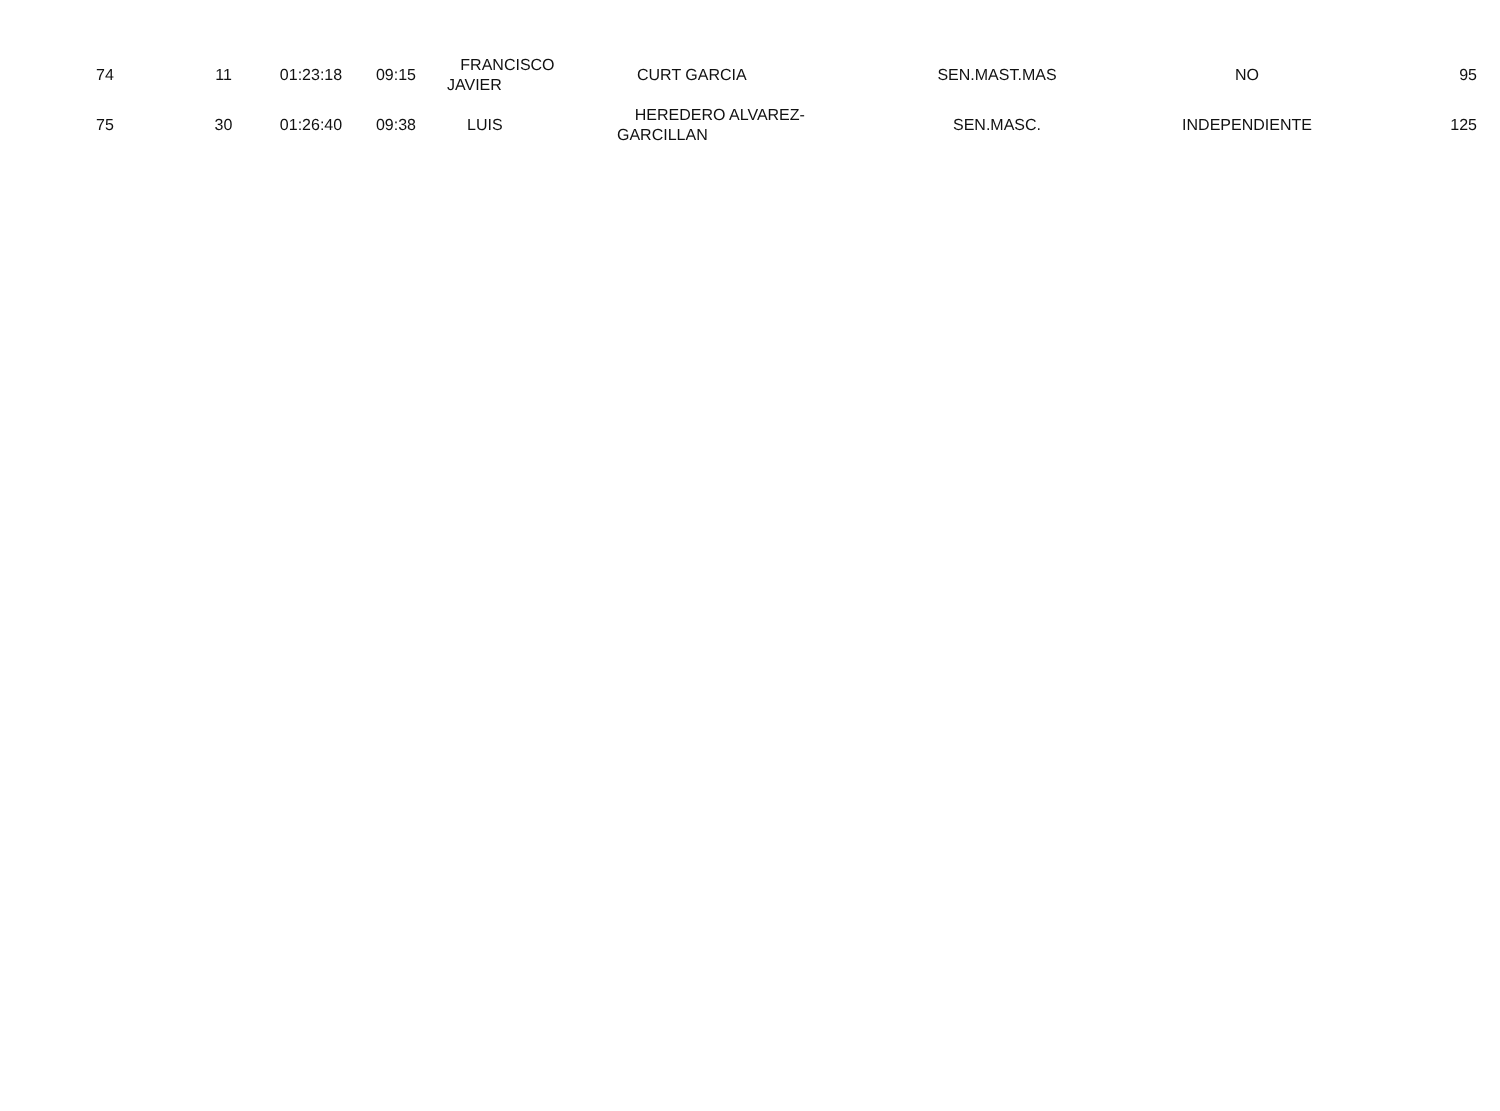| 74 | 11 | 01:23:18 | 09:15 | FRANCISCO JAVIER | CURT GARCIA | SEN.MAST.MAS | NO | 95 |
| 75 | 30 | 01:26:40 | 09:38 | LUIS | HEREDERO ALVAREZ- GARCILLAN | SEN.MASC. | INDEPENDIENTE | 125 |